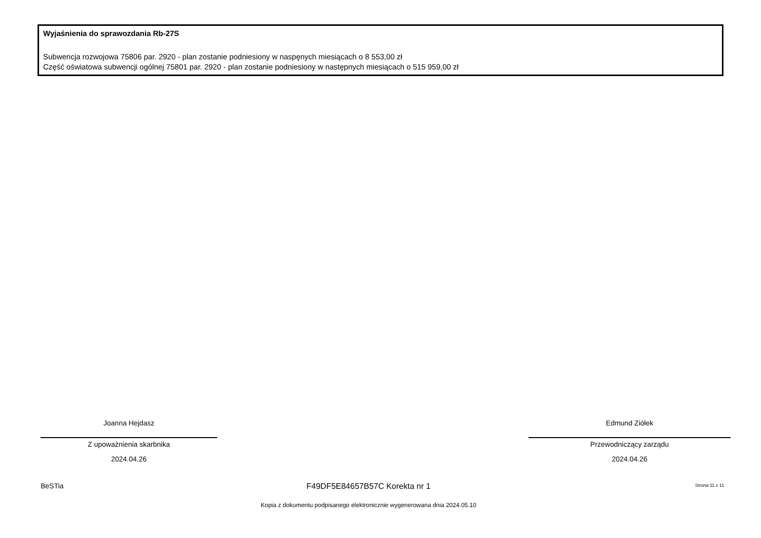Wyjaśnienia do sprawozdania Rb-27S
Subwencja rozwojowa 75806 par. 2920 - plan zostanie podniesiony w naspęnych miesiącach o 8 553,00 zł
Część oświatowa subwencji ogólnej 75801 par. 2920 - plan zostanie podniesiony w następnych miesiącach o 515 959,00 zł
Joanna Hejdasz
Z upoważnienia skarbnika
2024.04.26
Edmund Ziółek
Przewodniczący zarządu
2024.04.26
BeSTia F49DF5E84657B57C Korekta nr 1 Strona 11 z 11
Kopia z dokumentu podpisanego elektronicznie wygenerowana dnia 2024.05.10